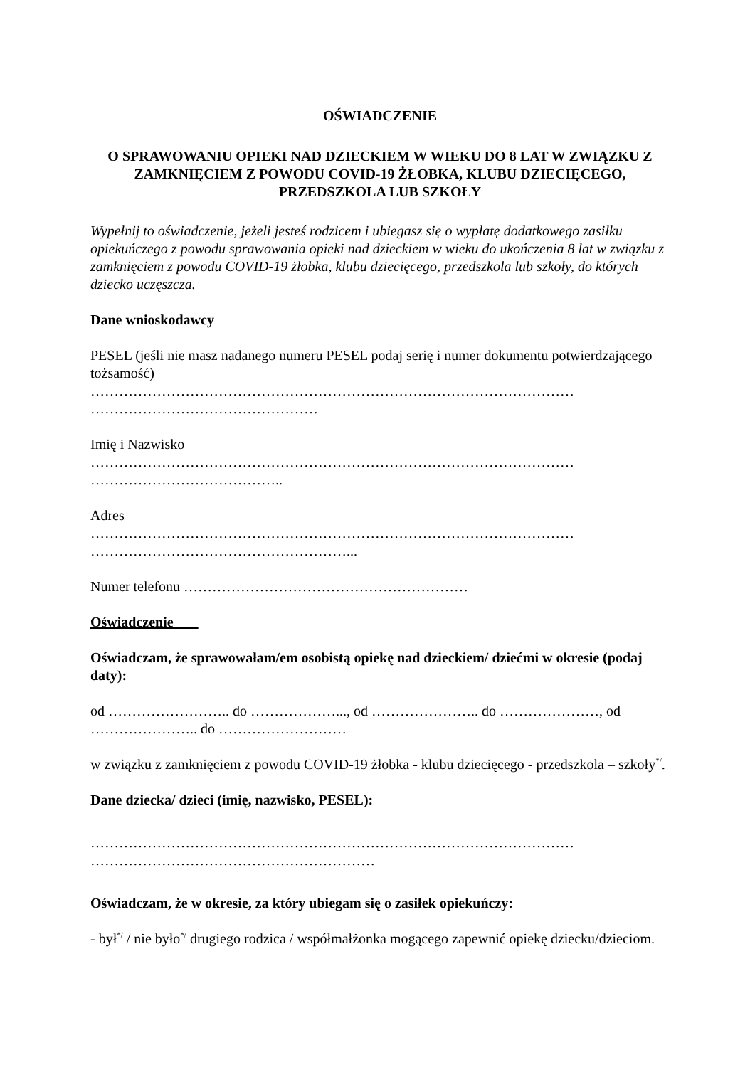OŚWIADCZENIE
O SPRAWOWANIU OPIEKI NAD DZIECKIEM W WIEKU DO 8 LAT W ZWIĄZKU Z ZAMKNIĘCIEM Z POWODU COVID-19 ŻŁOBKA, KLUBU DZIECIĘCEGO, PRZEDSZKOLA LUB SZKOŁY
Wypełnij to oświadczenie, jeżeli jesteś rodzicem i ubiegasz się o wypłatę dodatkowego zasiłku opiekuńczego z powodu sprawowania opieki nad dzieckiem w wieku do ukończenia 8 lat w związku z zamknięciem z powodu COVID-19 żłobka, klubu dziecięcego, przedszkola lub szkoły, do których dziecko uczęszcza.
Dane wnioskodawcy
PESEL (jeśli nie masz nadanego numeru PESEL podaj serię i numer dokumentu potwierdzającego tożsamość)
…………………………………………………………………………………………
…………………………………………
Imię i Nazwisko
…………………………………………………………………………………………
…………………………………..
Adres
…………………………………………………………………………………………
………………………………………………...
Numer telefonu ……………………………………………………
Oświadczenie
Oświadczam, że sprawowałam/em osobistą opiekę nad dzieckiem/ dziećmi w okresie (podaj daty):
od …………………….. do ………………..., od ………………….. do …………………, od ………………….. do ………………………
w związku z zamknięciem z powodu COVID-19 żłobka - klubu dziecięcego - przedszkola – szkoły<sup>*/</sup>.
Dane dziecka/ dzieci (imię, nazwisko, PESEL):
…………………………………………………………………………………………
……………………………………………………
Oświadczam, że w okresie, za który ubiegam się o zasiłek opiekuńczy:
- był<sup>*/</sup> / nie było<sup>*/</sup> drugiego rodzica / współmałżonka mogącego zapewnić opiekę dziecku/dzieciom.